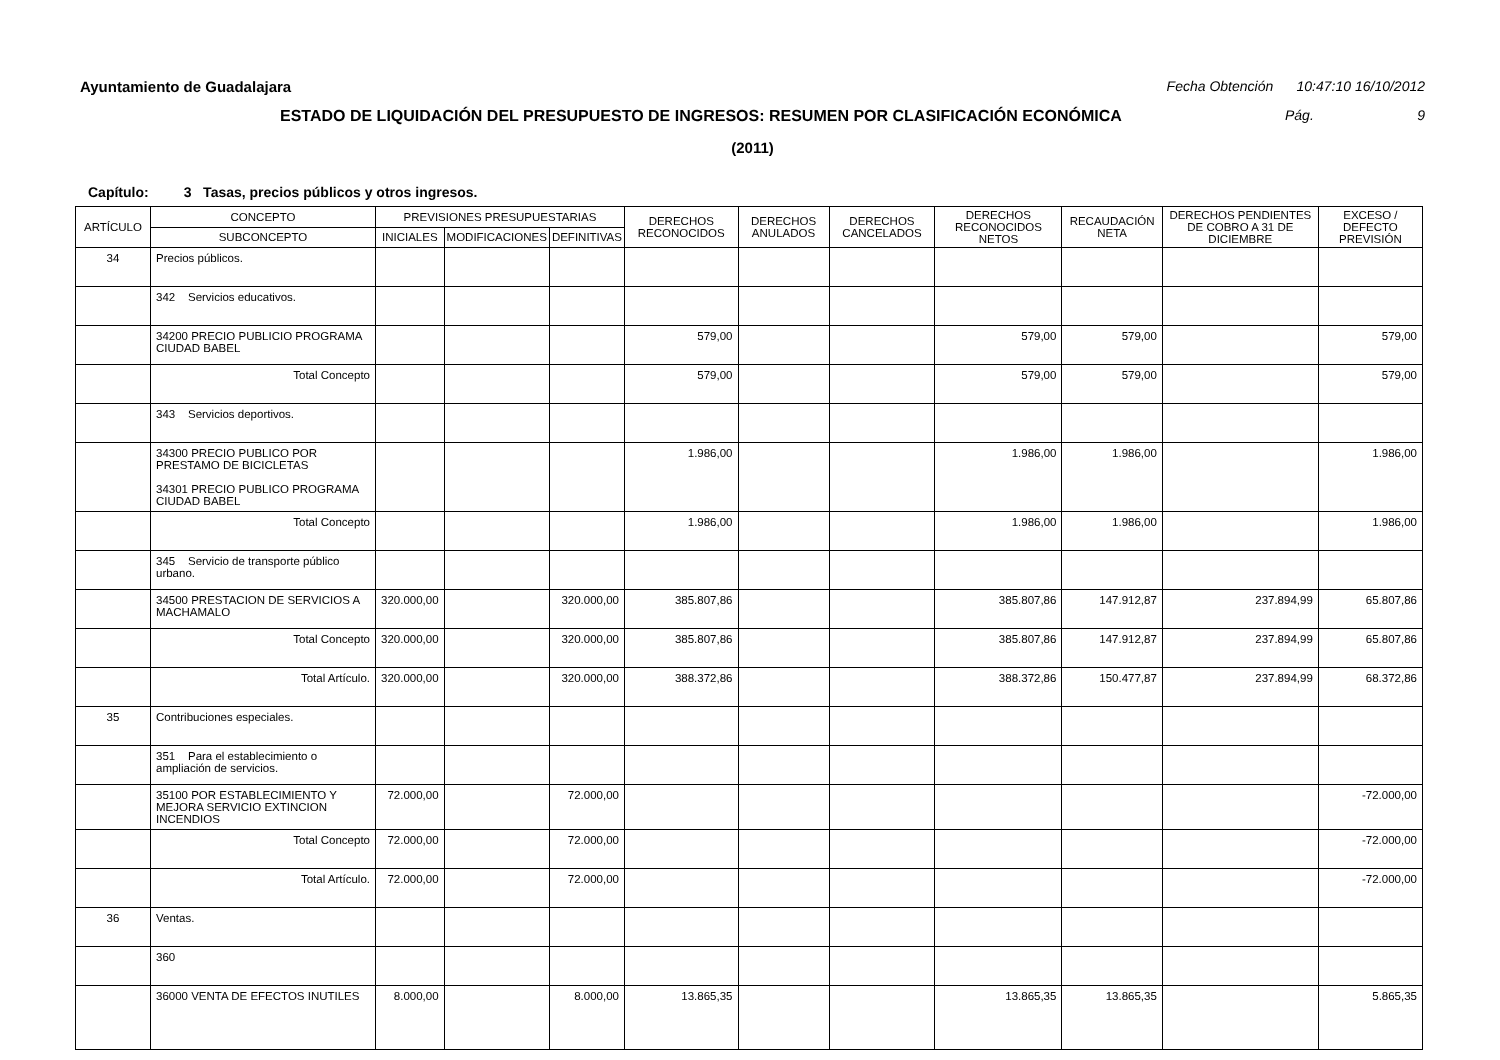Ayuntamiento de Guadalajara Fecha Obtención 10:47:10 16/10/2012
ESTADO DE LIQUIDACIÓN DEL PRESUPUESTO DE INGRESOS: RESUMEN POR CLASIFICACIÓN ECONÓMICA Pág. 9
(2011)
Capítulo: 3 Tasas, precios públicos y otros ingresos.
| ARTÍCULO | CONCEPTO | PREVISIONES PRESUPUESTARIAS | | | DERECHOS RECONOCIDOS | DERECHOS ANULADOS | DERECHOS CANCELADOS | DERECHOS RECONOCIDOS NETOS | RECAUDACIÓN NETA | DERECHOS PENDIENTES DE COBRO A 31 DE DICIEMBRE | EXCESO / DEFECTO PREVISIÓN |
| --- | --- | --- | --- | --- | --- | --- | --- | --- | --- | --- | --- |
| | SUBCONCEPTO | INICIALES | MODIFICACIONES | DEFINITIVAS | | | | | | | |
| 34 | Precios públicos. | | | | | | | | | | |
| | 342 Servicios educativos. | | | | | | | | | | |
| | 34200 PRECIO PUBLICIO PROGRAMA CIUDAD BABEL | | | | 579,00 | | | 579,00 | 579,00 | | 579,00 |
| | Total Concepto | | | | 579,00 | | | 579,00 | 579,00 | | 579,00 |
| | 343 Servicios deportivos. | | | | | | | | | | |
| | 34300 PRECIO PUBLICO POR PRESTAMO DE BICICLETAS 34301 PRECIO PUBLICO PROGRAMA CIUDAD BABEL | | | | 1.986,00 | | | 1.986,00 | 1.986,00 | | 1.986,00 |
| | Total Concepto | | | | 1.986,00 | | | 1.986,00 | 1.986,00 | | 1.986,00 |
| | 345 Servicio de transporte público urbano. | | | | | | | | | | |
| | 34500 PRESTACION DE SERVICIOS A MACHAMALO | 320.000,00 | | 320.000,00 | 385.807,86 | | | 385.807,86 | 147.912,87 | 237.894,99 | 65.807,86 |
| | Total Concepto | 320.000,00 | | 320.000,00 | 385.807,86 | | | 385.807,86 | 147.912,87 | 237.894,99 | 65.807,86 |
| | Total Artículo. | 320.000,00 | | 320.000,00 | 388.372,86 | | | 388.372,86 | 150.477,87 | 237.894,99 | 68.372,86 |
| 35 | Contribuciones especiales. | | | | | | | | | | |
| | 351 Para el establecimiento o ampliación de servicios. | | | | | | | | | | |
| | 35100 POR ESTABLECIMIENTO Y MEJORA SERVICIO EXTINCION INCENDIOS | 72.000,00 | | 72.000,00 | | | | | | | -72.000,00 |
| | Total Concepto | 72.000,00 | | 72.000,00 | | | | | | | -72.000,00 |
| | Total Artículo. | 72.000,00 | | 72.000,00 | | | | | | | -72.000,00 |
| 36 | Ventas. | | | | | | | | | | |
| | 360 | | | | | | | | | | |
| | 36000 VENTA DE EFECTOS INUTILES | 8.000,00 | | 8.000,00 | 13.865,35 | | | 13.865,35 | 13.865,35 | | 5.865,35 |